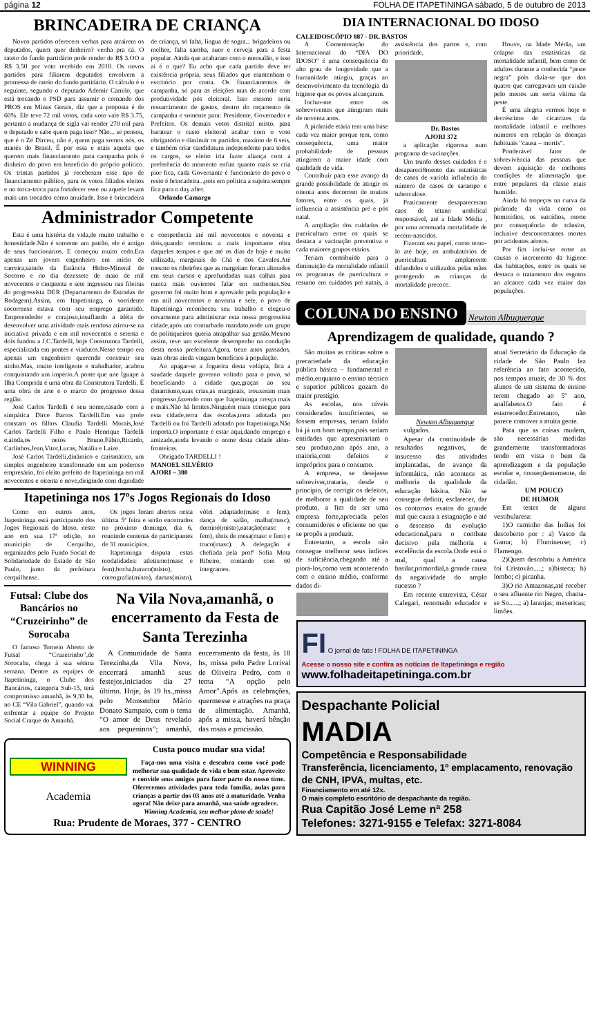página 12 FOLHA DE ITAPETININGA sábado, 5 de outubro de 2013
BRINCADEIRA DE CRIANÇA
Novos partidos oferecem verbas para atrairem os deputados, quem quer dinheiro? venha pra cá. O rateio do fundo partidário pode render de R$ 3.OO a R$ 3.50 por voto recebido em 2010. Os novos partidos para filiarem deputados envolvem a promessa de rateio do fundo partidário. O cálculo é o seguinte, segundo o deputado Ademir Camilo, que está trocando o PSD para assumir o comando dos PROS em Minas Gerais, diz que a proposta é de 60%. Ele teve 72 mil votos, cada voto vale R$ 3.75, portanto a mudança de sigla vai render 270 mil para o deputado e sabe quem paga isso? Não... se pensou, que é o Zé Dirceu, não é, quem paga somos nós, os manés do Brasil. É por essa e mais aquela que querem mais financiamento para campanha pois é dinheiro do povo em benefício do próprio político. Os trintas partidos já receberam esse tipo de financiamento público, para os votos filiados eleitos e no troca-troca para fortalecer esse ou aquele levam mais uns trocados como anuidade. Isso é brincadeira de criança, só falta, lingua de sogra... brigadeiros ou melhor, falta samba, suor e cerveja para a festa popular. Ainda que acabaram com o mensalão, e isso aí é o que? Eu acho que cada partido deve ter existência própria, seus filiados que mantenham o escritório por conta. Os financiamentos de campanha, só para as eleições mas de acordo com produtividade pós eleitoral. Isso mesmo seria ressarcimento de gastos, dentro do orçamento de campanha e somente para: Presidente, Governador e Prefeitos. Os demais votos distrital misto, para baratear o custo eleitoral acabar com o voto obrigatório e diminuir os partidos, maxímo de 6 seis, e também criar candidatura independente para todos os cargos, se eleito iria fazer aliança com a preferência do momento enfim quanto mais se cria pior fica, cada Governante é funcionário do povo o resto é brincadeira...pois em política a sujeira sempre fica para o day after.
Orlando Camargo
Administrador Competente
Esta é uma história de vida,de muito trabalho e honestidade.Não é somente um patrão, ele é amigo de seus funcionários. E começou muito cedo.Era apenas um jovem engenheiro em início de carreira,saindo da Estância Hidro-Mineral de Socorro e no dia dezessete de maio de mil novecentos e cinqüenta e sete ingressou nas fileiras do progressista DER (Departamento de Estradas de Rodagem).Assim, em Itapetininga, o sorridente socorrense estava com seu emprego garantido. Empreendedor e corajoso,insuflando a idéia de desenvolver uma atividade mais rendosa atirou-se na iniciativa privada e em mil novecentos e setenta e dois fundou a J.C.Tardelli, hoje Construtora Tardelli, especializada em pontes e viadutos.Nesse tempo era apenas um engenheiro querendo construir seu ninho.Mas, muito inteligente e trabalhador, acabou conquistando um império.A ponte que une Iguape à Ilha Comprida é uma obra da Construtora Tardelli. É uma obra de arte e o marco do progresso dessa região.
José Carlos Tardelli é seu nome,casado com a simpática Dirce Barros Tardelli.Em sua prole constam os filhos Claudia Tardelli Morais,José Carlos Tardelli Filho e Paulo Henrique Tardelli e,ainda,os netos Bruno,Fábio,Ricardo, Carlinhos,Jean,Vitor,Lucas, Natália e Laize.
José Carlos Tardelli,dinâmico e carismático, um simples engenheiro transformado em um poderoso empresário, foi eleito prefeito de Itapetininga em mil novecentos e oitenta e nove,dirigindo com dignidade e competência até mil novecentos e noventa e dois,quando terminou a mais importante obra daqueles tempos e que até os dias de hoje é muito utilizada, marginais do Chá e dos Cavalos.Até mesmo os ribeirões que as margeiam foram alterados em seus cursos e aprofundadas suas calhas para nunca mais ouvirmos falar em enchentes.Seu governo foi muito bom e aprovado pela população e em mil novecentos e noventa e sete, o povo de Itapetininga reconheceu seu trabalho e elegeu-o novamente para administrar esta nossa progressista cidade,após um conturbado mandato,onde um grupo de politiqueiros queria atrapalhar sua gestão.Mesmo assim, teve um excelente desempenho na condução desta nossa prefeitura.Agora, treze anos passados, suas obras ainda vingam benefícios à população.
Ao apagar-se a fogueira desta volúpia, fica a saudade daquele governo voltado para o povo, só beneficiando a cidade que,graças ao seu dinamismo,suas crias,as marginais, trouxeram mais progresso,fazendo com que Itapetininga cresça mais e mais.Não há limites.Ninguém mais consegue para esta cidade,terra das escolas,terra adotada por Tardelli ou foi Tardelli adotado por Itapetininga.Não importa.O importante é estar aqui,dando emprego e amizade,ainda levando o nome desta cidade além-fronteiras.
Obrigado TARDELLI !
MANOEL SILVÉRIO
AJORI – 380
Itapetininga nos 17ºs Jogos Regionais do Idoso
Como em outros anos, Itapetininga está participando dos Jogos Regionais do Idoso, neste ano em sua 17ª edição, no município de Cerquilho, organizados pelo Fundo Social de Solidariedade do Estado de São Paulo, junto da prefeitura cerquilhense.
Os jogos foram abertos nesta última 5ª feira e serão encerrados no próximo domingo, dia 6, reunindo centenas de participantes de 31 municípios.
Itapetininga disputa estas modalidades: atletismo(masc e fem),bocha,buraco(misto), coreografia(misto), damas(misto), vôlei adaptado(masc e fem), dança de salão, malha(masc), dominó(misto),natação(masc e fem), tênis de mesa(masc e fem) e truco(masc). A delegação é chefiada pela profª Sofia Mota Ribeiro, contando com 60 integrantes.
Futsal: Clube dos Bancários no “Cruzeirinho” de Sorocaba
O famoso Torneio Aberto de Futsal “Cruzeirinho”,de Sorocaba, chega à sua sétima semana. Dentre as equipes de Itapetininga, o Clube dos Bancários, categoria Sub-15, terá compromisso amanhã, às 9,30 hs, no CE “Vila Gabriel”, quando vai enfrentar a equipe do Projeto Social Craque do Amanhã.
Na Vila Nova,amanhã, o encerramento da Festa de Santa Terezinha
A Comunidade de Santa Terezinha,da Vila Nova, encerrará amanhã seus festejos,iniciados dia 27 último. Hoje, às 19 hs.,missa pelo Monsenhor Mário Donato Sampaio, com o tema “O amor de Deus revelado aos pequeninos”; amanhã, encerramento da festa, às 18 hs, missa pelo Padre Lorival de Oliveira Pedro, com o tema “A opção pelo Amor”.Após as celebrações, quermesse e atrações na praça de alimentação. Amanhã, após a missa, haverá bênção das rosas e procissão.
WINNING
Academia
Custa pouco mudar sua vida!
Faça-nos uma visita e descubra como você pode melhorar sua qualidade de vida e bem estar. Aproveite e convide seus amigos para fazer parte do nosso time. Oferecemos atividades para toda família, aulas para crianças a partir dos 03 anos até a maturidade. Venha agora! Não deixe para amanhã, sua saúde agradece.
Winning Academia, seu melhor plano de saúde!
Rua: Prudente de Moraes, 377 - CENTRO
DIA INTERNACIONAL DO IDOSO
CALEIDOSCÓPIO 887 - DR. BASTOS
A Comemoração do Internacional do “DIA DO IDOSO” é uma consequência do alto grau de longevidade que a humanidade atingiu, graças ao desenvolvimento da tecnologia da higiene que os povos alcançaram.
Incluo-me entre os sobreviventes que atingiram mais de noventa anos.
A pirâmide etária tem uma base cada vez maior porque tem, como consequência, uma maior probabilidade de pessoas atingirem a maior idade com qualidade de vida.
Contribuir para esse avanço da grande possibilidade de atingir os oitenta anos decorrem de muitos fatores, entre os quais, já influencia a assistência pré e pós natal.
A ampliação dos cuidados de puericultura entre os quais se destaca a vacinação preventiva e cada maiores grupos etários.
Teriam contribuído para a diminuição da mortalidade infantil os programas de puericultura e resumo em cuidados pré natais, a assistência dos partos e, com prioridade,
Dr. Bastos
AJORI 372
a aplicação rigorosa num programa de vacinações.
Um trunfo desses cuidados é o desapareci8mento das estatísticas de casos de varíola influência do número de casos de sarampo e tuberculose.
Praticamente desapareceram caos de tétano umbilical responsável, até a Idade Média , por uma acentuada mortalidade de recém-nascidos.
Fizeram seu papel, como temo-lo até hoje, os ambulatórios de puericultura amplamente difundidos e utilizados pelas mães protegendo as crianças da mortalidade precoce.
Houve, na Idade Média, um colapso das estatísticas da mortalidade infantil, bem como de adultos durante a conhecida “peste negra” pois dizia-se que dos quatro que carregavam um caixão pelo menos um seria vítima da peste.
É uma alegria vermos hoje o decréscimo de cicatrizes da mortalidade infantil e melhores números em relação às doenças habituais “causa – mortis”.
Ponderável fator de sobrevivência das pessoas que devem aquisição de melhores condições de alimentação que entre populares da classe mais humilde.
Ainda há tropeços na curva da pirâmide da vida como os homicídios, os suicídios, morte por consequência de trânsito, inclusive desconcertantes mortes por acidentes aéreos.
Por fim inclui-se entre as causas o incremento da higiene das habitações, entre os quais se destaca o tratamento dos esgotos ao alcance cada vez maior das populações.
COLUNA DO ENSINO
Newton Albuquerque
Aprendizagem de qualidade, quando ?
São muitas as críticas sobre a precariedade da educação pública básica – fundamental e médio,enquanto o ensino técnico e superior públicos gozam do maior prestígio.
As escolas, nos níveis considerados insuficientes, se fossem empresas, teriam falido há já um bom tempo,pois seriam entidades que apresentariam o seu produto,ano após ano, a maioria,com defeitos e impróprios para o consumo.
A empresa, se desejasse sobreviver,trataria, desde o princípio, de corrigir os defeitos, de melhorar a qualidade de seu produto, a fim de ser uma empresa forte,apreciada pelos consumidores e eficiente no que se propôs a produzir.
Entretanto, a escola não consegue melhorar seus índices de suficiência,chegando até a piorá-los,como vem acontecendo com o ensino médio, conforme dados di-
Newton Albuquerque
vulgados.
Apesar da continuidade de resultados negativos, de insucesso das atividades implantadas, do avanço da informática, não acontece as melhoria da qualidade da educação básica. Não se consegue definir, esclarecer, dar os contornos exatos do grande mal que causa a estagnação e até o descenso da evolução educacional,para o combate decisivo pela melhoria e excelência da escola.Onde está o mal, qual a causa basilar,primordial,a grande causa da negatividade do amplo sucesso ?
Em recente entrevista, César Calegari, renomado educador e atual Secretário da Educação da cidade de São Paulo fez referência ao fato acontecido, nos tempos atuais, de 30 % dos alunos de um sistema de ensino terem chegado ao 5º ano, analfabetos.O fato é estarrecedor.Entretanto, não parece comover a muita gente.
Para que as coisas mudem, são necessárias medidas grandemente transformadoras tendo em vista o bem da aprendizagem e da população escolar e, conseqüentemente, do cidadão.
UM POUCO
DE HUMOR
Em testes de alguns vestibularesa:
1)O caminho das Índias foi descoberto por : a) Vasco da Gama; b) Fluminense; c) Flamengo.
2)Quem descobriu a América foi Cristovão.....; a)bisteca; b) lombo; c) picanha.
3)O rio Amazonas,até receber o seu afluente rio Negro, chama-se So......; a) laranjas; mexericas; limões.
FI O jornal de fato ! FOLHA DE ITAPETININGA
Acesse o nosso site e confira as notícias de Itapetininga e região
www.folhadeitapetininga.com.br
Despachante Policial
MADIA
Competência e Responsabilidade
Transferência, licenciamento, 1º emplacamento, renovação de CNH, IPVA, multas, etc.
Financiamento em até 12x.
O mais completo escritório de despachante da região.
Rua Capitão José Leme nª 258
Telefones: 3271-9155 e Telefax: 3271-8084